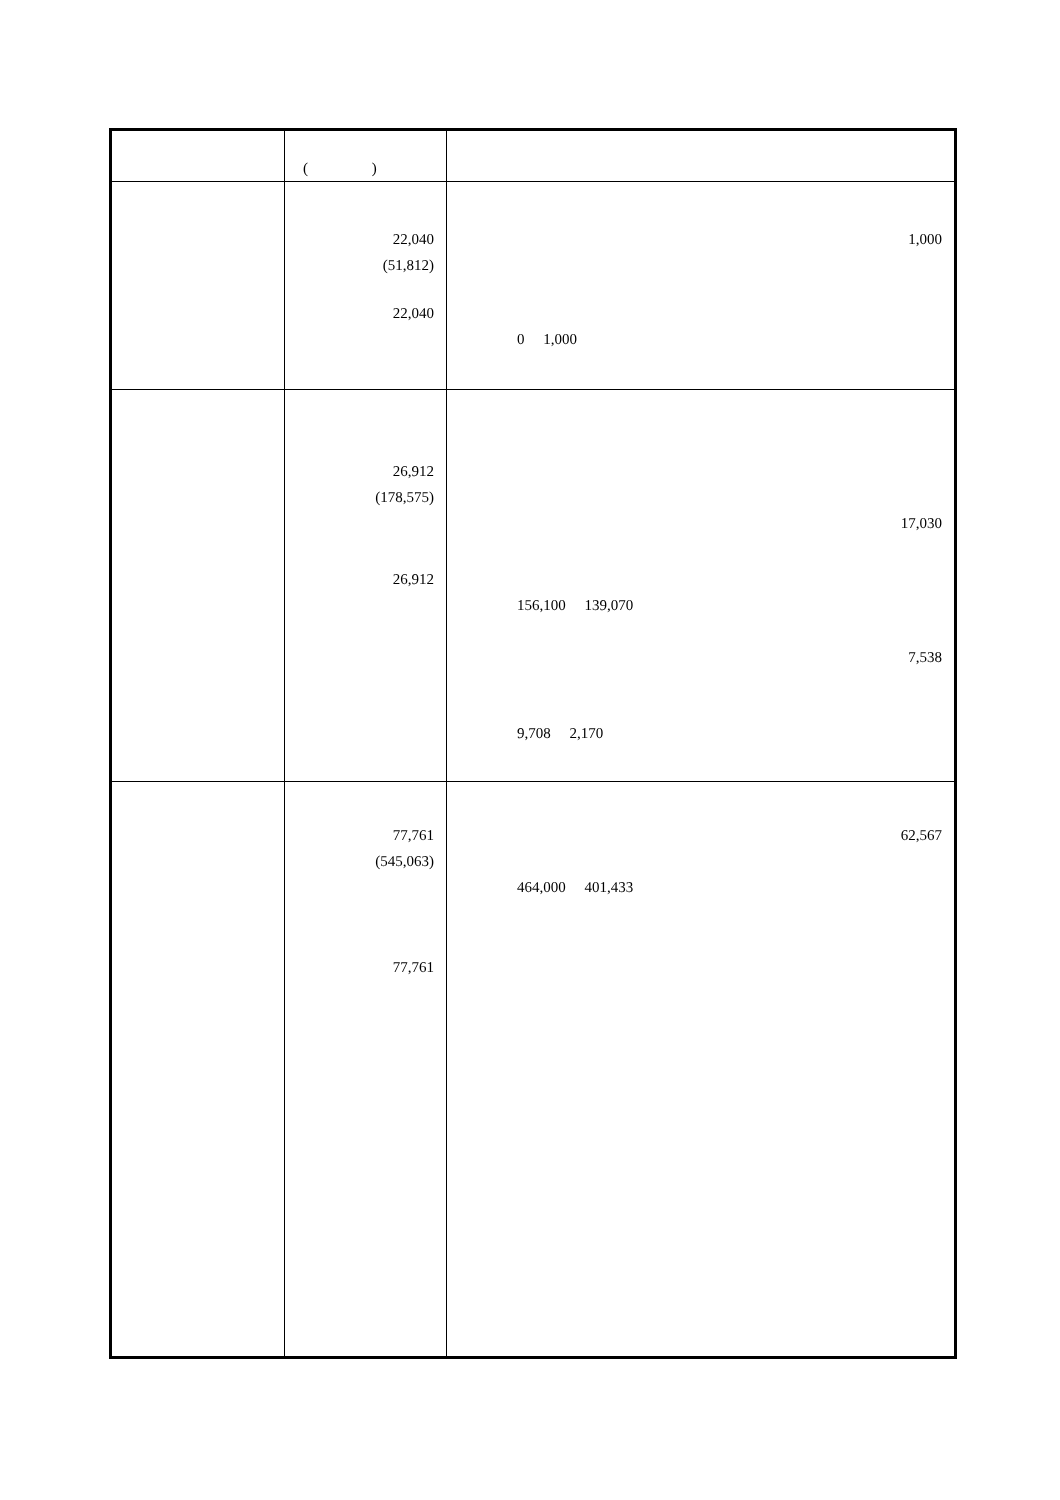| | ( ) | |
| | 22,040 (51,812) 22,040 | 1,000 0 1,000 |
| | 26,912 (178,575) 26,912 | 17,030 156,100 139,070 7,538 9,708 2,170 |
| | 77,761 (545,063) 77,761 | 62,567 464,000 401,433 |